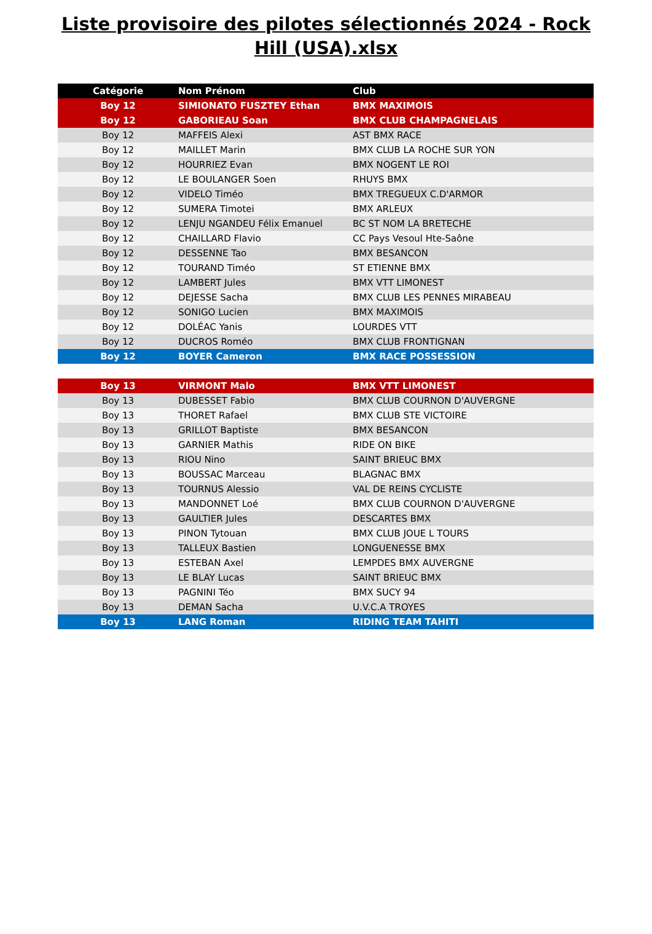Liste provisoire des pilotes sélectionnés 2024 - Rock Hill (USA).xlsx
| Catégorie | Nom Prénom | Club |
| --- | --- | --- |
| Boy 12 | SIMIONATO FUSZTEY Ethan | BMX MAXIMOIS |
| Boy 12 | GABORIEAU Soan | BMX CLUB CHAMPAGNELAIS |
| Boy 12 | MAFFEIS Alexi | AST BMX RACE |
| Boy 12 | MAILLET Marin | BMX CLUB LA ROCHE SUR YON |
| Boy 12 | HOURRIEZ Evan | BMX NOGENT LE ROI |
| Boy 12 | LE BOULANGER Soen | RHUYS BMX |
| Boy 12 | VIDELO Timéo | BMX TREGUEUX C.D'ARMOR |
| Boy 12 | SUMERA Timotei | BMX ARLEUX |
| Boy 12 | LENJU NGANDEU Félix Emanuel | BC ST NOM LA BRETECHE |
| Boy 12 | CHAILLARD Flavio | CC Pays Vesoul Hte-Saône |
| Boy 12 | DESSENNE Tao | BMX BESANCON |
| Boy 12 | TOURAND Timéo | ST ETIENNE BMX |
| Boy 12 | LAMBERT Jules | BMX VTT LIMONEST |
| Boy 12 | DEJESSE Sacha | BMX CLUB LES PENNES MIRABEAU |
| Boy 12 | SONIGO Lucien | BMX MAXIMOIS |
| Boy 12 | DOLÉAC Yanis | LOURDES VTT |
| Boy 12 | DUCROS Roméo | BMX CLUB FRONTIGNAN |
| Boy 12 | BOYER Cameron | BMX RACE POSSESSION |
| Boy 13 | VIRMONT Malo | BMX VTT LIMONEST |
| Boy 13 | DUBESSET Fabio | BMX CLUB COURNON D'AUVERGNE |
| Boy 13 | THORET Rafael | BMX CLUB STE VICTOIRE |
| Boy 13 | GRILLOT Baptiste | BMX BESANCON |
| Boy 13 | GARNIER Mathis | RIDE ON BIKE |
| Boy 13 | RIOU Nino | SAINT BRIEUC BMX |
| Boy 13 | BOUSSAC Marceau | BLAGNAC BMX |
| Boy 13 | TOURNUS Alessio | VAL DE REINS CYCLISTE |
| Boy 13 | MANDONNET Loé | BMX CLUB COURNON D'AUVERGNE |
| Boy 13 | GAULTIER Jules | DESCARTES BMX |
| Boy 13 | PINON Tytouan | BMX CLUB JOUE L TOURS |
| Boy 13 | TALLEUX Bastien | LONGUENESSE BMX |
| Boy 13 | ESTEBAN Axel | LEMPDES BMX AUVERGNE |
| Boy 13 | LE BLAY Lucas | SAINT BRIEUC BMX |
| Boy 13 | PAGNINI Téo | BMX SUCY 94 |
| Boy 13 | DEMAN Sacha | U.V.C.A TROYES |
| Boy 13 | LANG Roman | RIDING TEAM TAHITI |